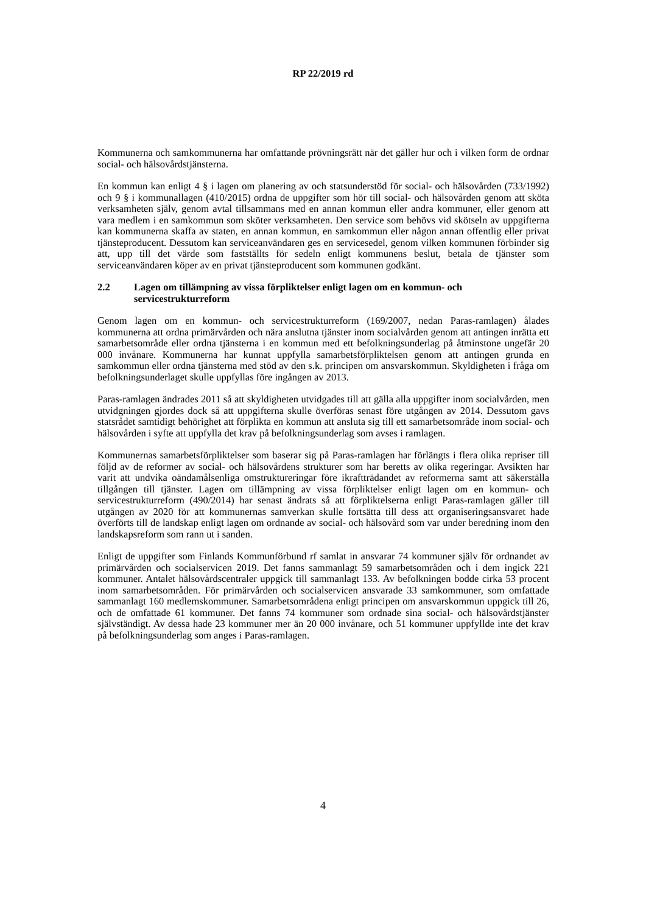RP 22/2019 rd
Kommunerna och samkommunerna har omfattande prövningsrätt när det gäller hur och i vilken form de ordnar social- och hälsovårdstjänsterna.
En kommun kan enligt 4 § i lagen om planering av och statsunderstöd för social- och hälsovården (733/1992) och 9 § i kommunallagen (410/2015) ordna de uppgifter som hör till social- och hälsovården genom att sköta verksamheten själv, genom avtal tillsammans med en annan kommun eller andra kommuner, eller genom att vara medlem i en samkommun som sköter verksamheten. Den service som behövs vid skötseln av uppgifterna kan kommunerna skaffa av staten, en annan kommun, en samkommun eller någon annan offentlig eller privat tjänsteproducent. Dessutom kan serviceanvändaren ges en servicesedel, genom vilken kommunen förbinder sig att, upp till det värde som fastställts för sedeln enligt kommunens beslut, betala de tjänster som serviceanvändaren köper av en privat tjänsteproducent som kommunen godkänt.
2.2 Lagen om tillämpning av vissa förpliktelser enligt lagen om en kommun- och servicestrukturreform
Genom lagen om en kommun- och servicestrukturreform (169/2007, nedan Paras-ramlagen) ålades kommunerna att ordna primärvården och nära anslutna tjänster inom socialvården genom att antingen inrätta ett samarbetsområde eller ordna tjänsterna i en kommun med ett befolkningsunderlag på åtminstone ungefär 20 000 invånare. Kommunerna har kunnat uppfylla samarbetsförpliktelsen genom att antingen grunda en samkommun eller ordna tjänsterna med stöd av den s.k. principen om ansvarskommun. Skyldigheten i fråga om befolkningsunderlaget skulle uppfyllas före ingången av 2013.
Paras-ramlagen ändrades 2011 så att skyldigheten utvidgades till att gälla alla uppgifter inom socialvården, men utvidgningen gjordes dock så att uppgifterna skulle överföras senast före utgången av 2014. Dessutom gavs statsrådet samtidigt behörighet att förplikta en kommun att ansluta sig till ett samarbetsområde inom social- och hälsovården i syfte att uppfylla det krav på befolkningsunderlag som avses i ramlagen.
Kommunernas samarbetsförpliktelser som baserar sig på Paras-ramlagen har förlängts i flera olika repriser till följd av de reformer av social- och hälsovårdens strukturer som har beretts av olika regeringar. Avsikten har varit att undvika oändamålsenliga omstruktureringar före ikraftträdandet av reformerna samt att säkerställa tillgången till tjänster. Lagen om tillämpning av vissa förpliktelser enligt lagen om en kommun- och servicestrukturreform (490/2014) har senast ändrats så att förpliktelserna enligt Paras-ramlagen gäller till utgången av 2020 för att kommunernas samverkan skulle fortsätta till dess att organiseringsansvaret hade överförts till de landskap enligt lagen om ordnande av social- och hälsovård som var under beredning inom den landskapsreform som rann ut i sanden.
Enligt de uppgifter som Finlands Kommunförbund rf samlat in ansvarar 74 kommuner själv för ordnandet av primärvården och socialservicen 2019. Det fanns sammanlagt 59 samarbetsområden och i dem ingick 221 kommuner. Antalet hälsovårdscentraler uppgick till sammanlagt 133. Av befolkningen bodde cirka 53 procent inom samarbetsområden. För primärvården och socialservicen ansvarade 33 samkommuner, som omfattade sammanlagt 160 medlemskommuner. Samarbetsområdena enligt principen om ansvarskommun uppgick till 26, och de omfattade 61 kommuner. Det fanns 74 kommuner som ordnade sina social- och hälsovårdstjänster självständigt. Av dessa hade 23 kommuner mer än 20 000 invånare, och 51 kommuner uppfyllde inte det krav på befolkningsunderlag som anges i Paras-ramlagen.
4